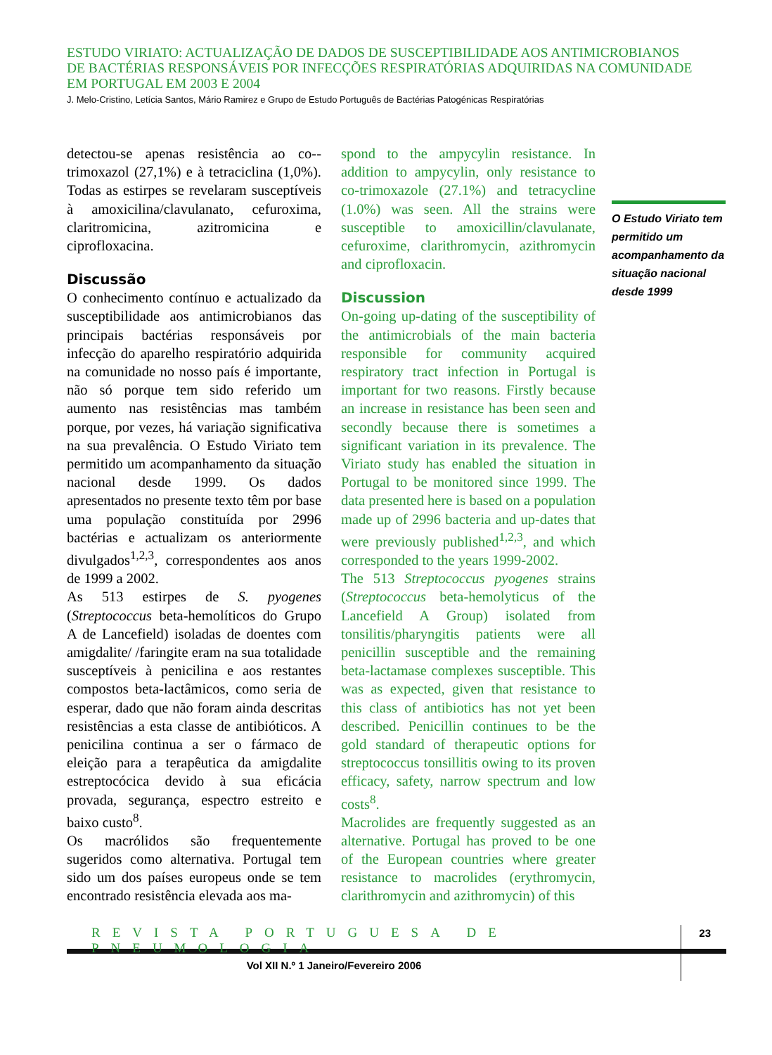ESTUDO VIRIATO: ACTUALIZAÇÃO DE DADOS DE SUSCEPTIBILIDADE AOS ANTIMICROBIANOS
DE BACTÉRIAS RESPONSÁVEIS POR INFECÇÕES RESPIRATÓRIAS ADQUIRIDAS NA COMUNIDADE
EM PORTUGAL EM 2003 E 2004
J. Melo-Cristino, Letícia Santos, Mário Ramirez e Grupo de Estudo Português de Bactérias Patogénicas Respiratórias
detectou-se apenas resistência ao co--trimoxazol (27,1%) e à tetraciclina (1,0%). Todas as estirpes se revelaram susceptíveis à amoxicilina/clavulanato, cefuroxima, claritromicina, azitromicina e ciprofloxacina.
Discussão
O conhecimento contínuo e actualizado da susceptibilidade aos antimicrobianos das principais bactérias responsáveis por infecção do aparelho respiratório adquirida na comunidade no nosso país é importante, não só porque tem sido referido um aumento nas resistências mas também porque, por vezes, há variação significativa na sua prevalência. O Estudo Viriato tem permitido um acompanhamento da situação nacional desde 1999. Os dados apresentados no presente texto têm por base uma população constituída por 2996 bactérias e actualizam os anteriormente divulgados<sup>1,2,3</sup>, correspondentes aos anos de 1999 a 2002.
As 513 estirpes de S. pyogenes (Streptococcus beta-hemolíticos do Grupo A de Lancefield) isoladas de doentes com amigdalite/ /faringite eram na sua totalidade susceptíveis à penicilina e aos restantes compostos beta-lactâmicos, como seria de esperar, dado que não foram ainda descritas resistências a esta classe de antibióticos. A penicilina continua a ser o fármaco de eleição para a terapêutica da amigdalite estreptocócica devido à sua eficácia provada, segurança, espectro estreito e baixo custo<sup>8</sup>.
Os macrólidos são frequentemente sugeridos como alternativa. Portugal tem sido um dos países europeus onde se tem encontrado resistência elevada aos ma-
spond to the ampycylin resistance. In addition to ampycylin, only resistance to co-trimoxazole (27.1%) and tetracycline (1.0%) was seen. All the strains were susceptible to amoxicillin/clavulanate, cefuroxime, clarithromycin, azithromycin and ciprofloxacin.
Discussion
On-going up-dating of the susceptibility of the antimicrobials of the main bacteria responsible for community acquired respiratory tract infection in Portugal is important for two reasons. Firstly because an increase in resistance has been seen and secondly because there is sometimes a significant variation in its prevalence. The Viriato study has enabled the situation in Portugal to be monitored since 1999. The data presented here is based on a population made up of 2996 bacteria and up-dates that were previously published<sup>1,2,3</sup>, and which corresponded to the years 1999-2002.
The 513 Streptococcus pyogenes strains (Streptococcus beta-hemolyticus of the Lancefield A Group) isolated from tonsilitis/pharyngitis patients were all penicillin susceptible and the remaining beta-lactamase complexes susceptible. This was as expected, given that resistance to this class of antibiotics has not yet been described. Penicillin continues to be the gold standard of therapeutic options for streptococcus tonsillitis owing to its proven efficacy, safety, narrow spectrum and low costs<sup>8</sup>.
Macrolides are frequently suggested as an alternative. Portugal has proved to be one of the European countries where greater resistance to macrolides (erythromycin, clarithromycin and azithromycin) of this
O Estudo Viriato tem permitido um acompanhamento da situação nacional desde 1999
REVISTA PORTUGUESA DE PNEUMOLOGIA
23
Vol XII N.º 1 Janeiro/Fevereiro 2006